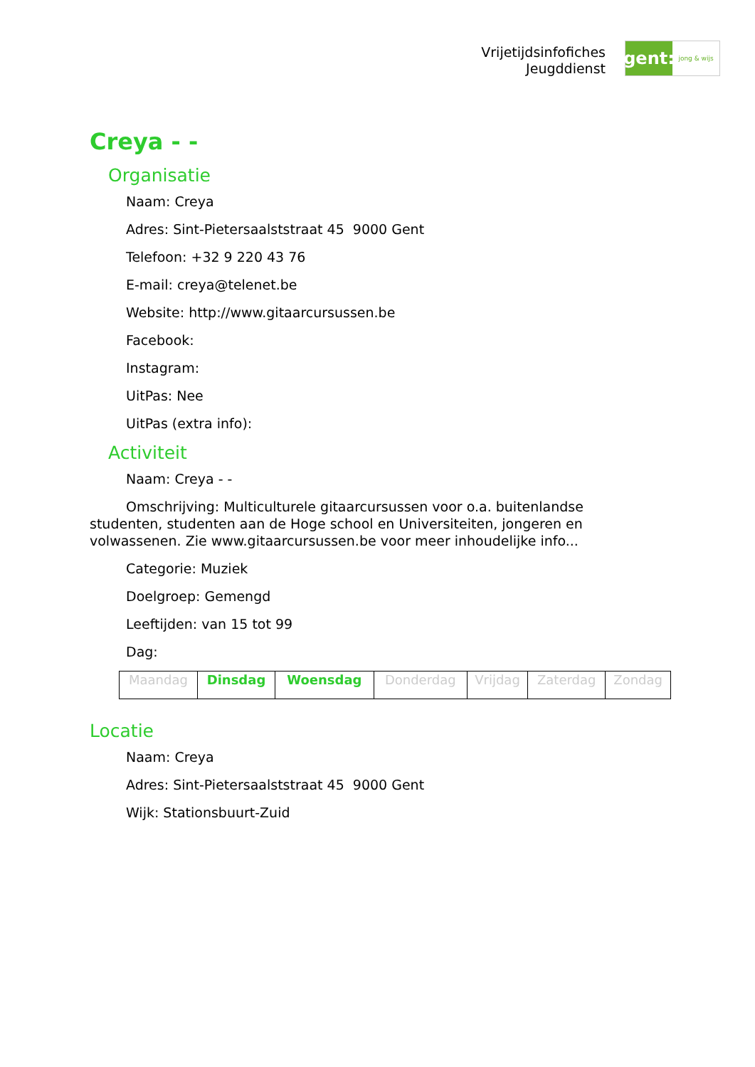Vrijetijdsinfofiches
Jeugddienst
gent:
jong & wijs
Creya - -
Organisatie
Naam: Creya
Adres: Sint-Pietersaalststraat 45 9000 Gent
Telefoon: +32 9 220 43 76
E-mail: creya@telenet.be
Website: http://www.gitaarcursussen.be
Facebook:
Instagram:
UitPas: Nee
UitPas (extra info):
Activiteit
Naam: Creya - -
Omschrijving: Multiculturele gitaarcursussen voor o.a. buitenlandse studenten, studenten aan de Hoge school en Universiteiten, jongeren en volwassenen. Zie www.gitaarcursussen.be voor meer inhoudelijke info...
Categorie: Muziek
Doelgroep: Gemengd
Leeftijden: van 15 tot 99
Dag:
| Maandag | Dinsdag | Woensdag | Donderdag | Vrijdag | Zaterdag | Zondag |
Locatie
Naam: Creya
Adres: Sint-Pietersaalststraat 45 9000 Gent
Wijk: Stationsbuurt-Zuid